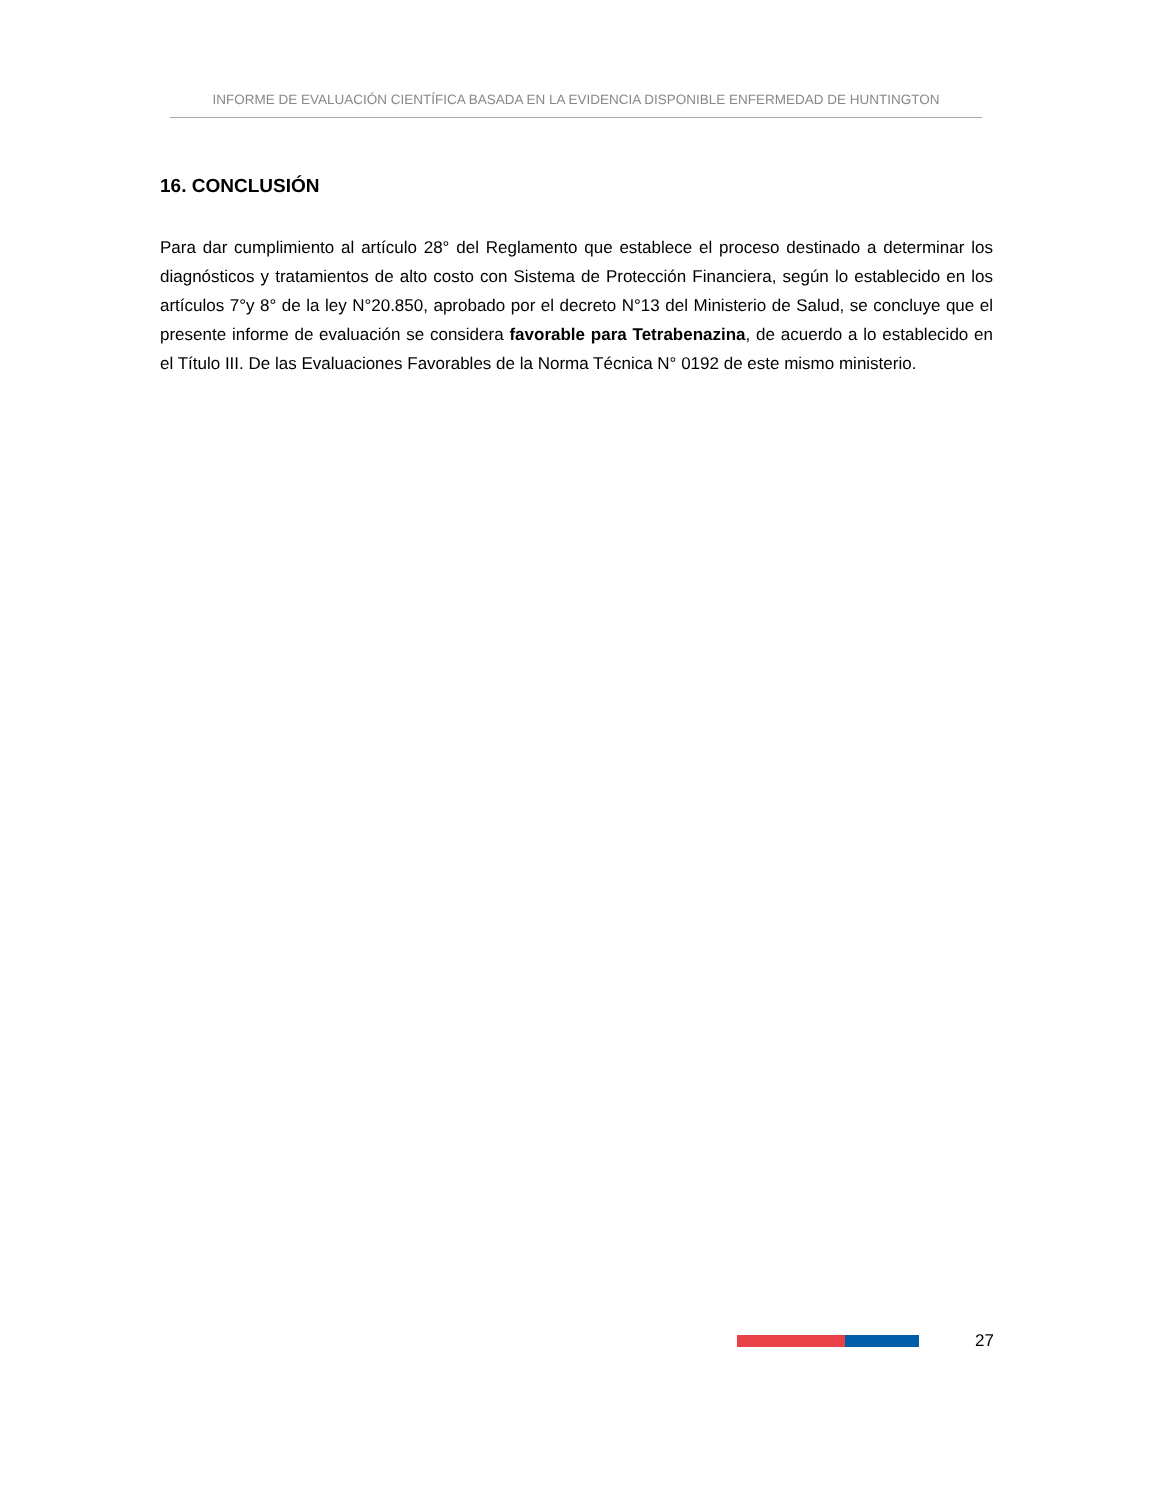INFORME DE EVALUACIÓN CIENTÍFICA BASADA EN LA EVIDENCIA DISPONIBLE ENFERMEDAD DE HUNTINGTON
16. CONCLUSIÓN
Para dar cumplimiento al artículo 28° del Reglamento que establece el proceso destinado a determinar los diagnósticos y tratamientos de alto costo con Sistema de Protección Financiera, según lo establecido en los artículos 7°y 8° de la ley N°20.850, aprobado por el decreto N°13 del Ministerio de Salud, se concluye que el presente informe de evaluación se considera favorable para Tetrabenazina, de acuerdo a lo establecido en el Título III. De las Evaluaciones Favorables de la Norma Técnica N° 0192 de este mismo ministerio.
27